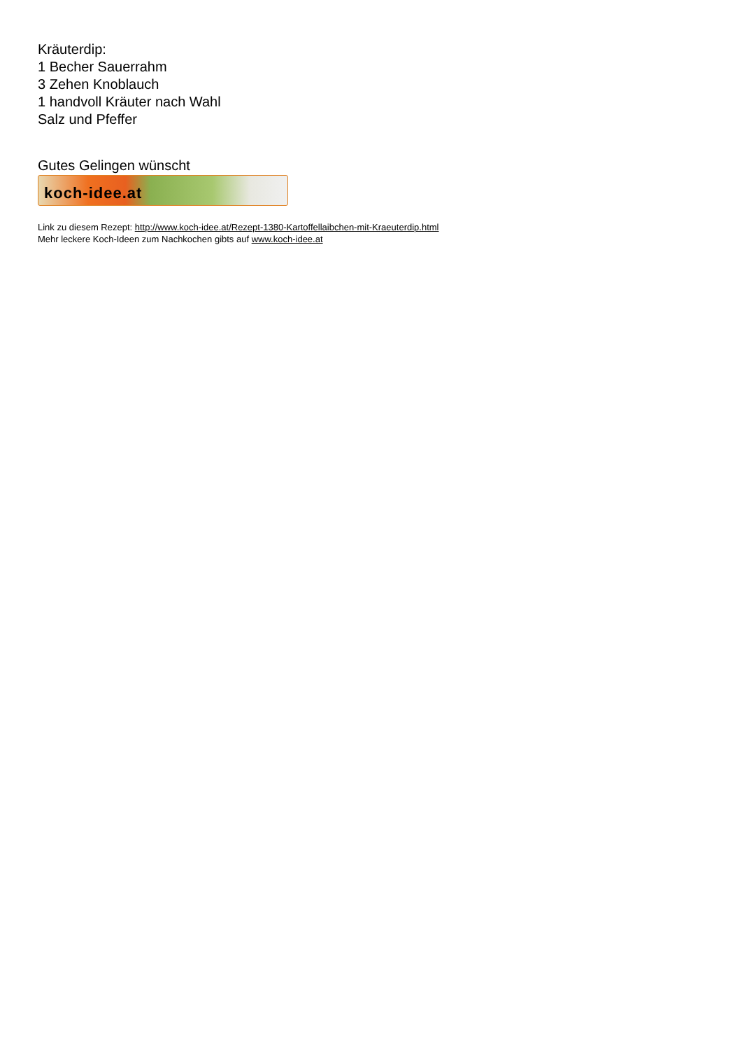Kräuterdip:
1 Becher Sauerrahm
3 Zehen Knoblauch
1 handvoll Kräuter nach Wahl
Salz und Pfeffer
Gutes Gelingen wünscht
koch-idee.at
Link zu diesem Rezept: http://www.koch-idee.at/Rezept-1380-Kartoffellaibchen-mit-Kraeuterdip.html
Mehr leckere Koch-Ideen zum Nachkochen gibts auf www.koch-idee.at